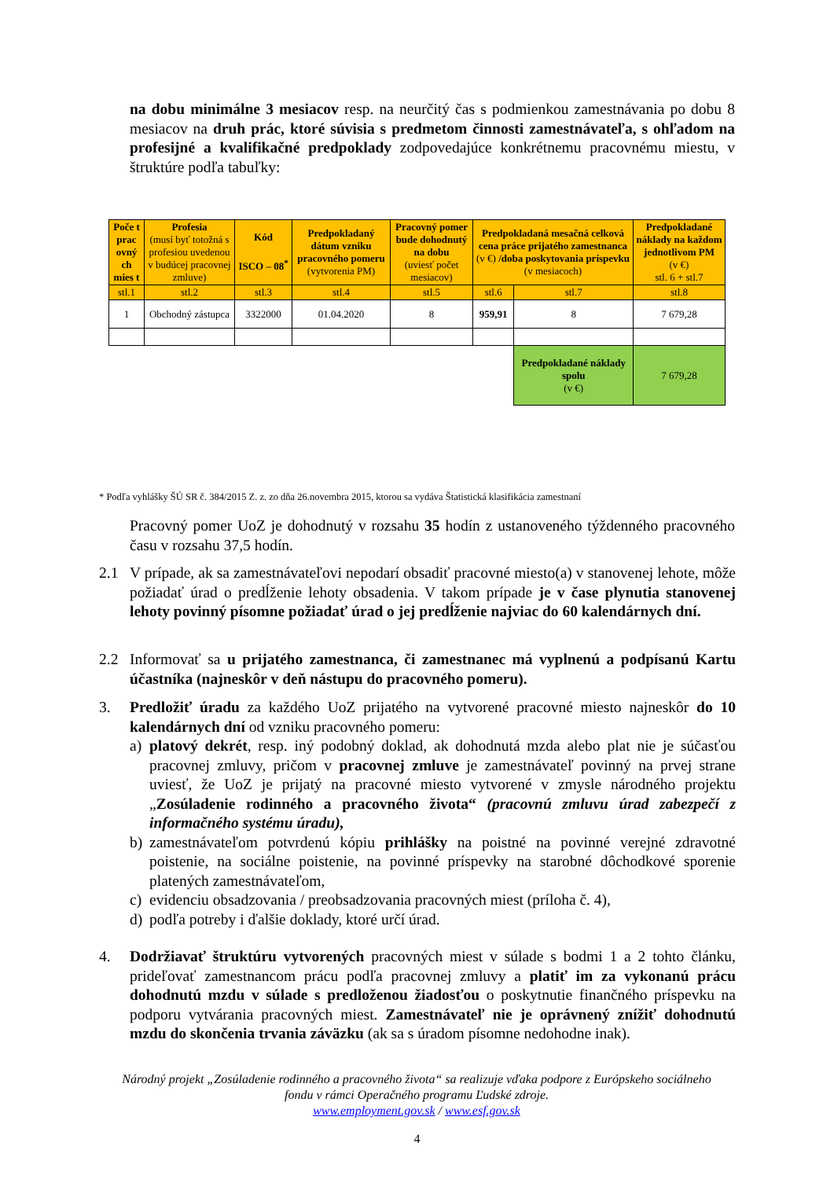na dobu minimálne 3 mesiacov resp. na neurčitý čas s podmienkou zamestnávania po dobu 8 mesiacov na druh prác, ktoré súvisia s predmetom činnosti zamestnávateľa, s ohľadom na profesijné a kvalifikačné predpoklady zodpovedajúce konkrétnemu pracovnému miestu, v štruktúre podľa tabuľky:
| Poče t prac ovný ch mies t | Profesia (musí byť totožná s profesiou uvedenou v budúcej pracovnej zmluve) | Kód ISCO – 08<sup>*</sup> | Predpokladaný dátum vzniku pracovného pomeru (vytvorenia PM) | Pracovný pomer bude dohodnutý na dobu (uviesť počet mesiacov) | Predpokladaná mesačná celková cena práce prijatého zamestnanca (v €) /doba poskytovania príspevku (v mesiacoch) | | Predpokladané náklady na každom jednotlivom PM (v €) stl. 6 + stl.7 |
| --- | --- | --- | --- | --- | --- | --- | --- |
| stl.1 | stl.2 | stl.3 | stl.4 | stl.5 | stl.6 | stl.7 | stl.8 |
| 1 | Obchodný zástupca | 3322000 | 01.04.2020 | 8 | 959,91 | 8 | 7 679,28 |
| | | | | | | Predpokladané náklady spolu (v €) | 7 679,28 |
* Podľa vyhlášky ŠÚ SR č. 384/2015 Z. z. zo dňa 26.novembra 2015, ktorou sa vydáva Štatistická klasifikácia zamestnaní
Pracovný pomer UoZ je dohodnutý v rozsahu 35 hodín z ustanoveného týždenného pracovného času v rozsahu 37,5 hodín.
2.1 V prípade, ak sa zamestnávateľovi nepodarí obsadiť pracovné miesto(a) v stanovenej lehote, môže požiadať úrad o predĺženie lehoty obsadenia. V takom prípade je v čase plynutia stanovenej lehoty povinný písomne požiadať úrad o jej predĺženie najviac do 60 kalendárnych dní.
2.2 Informovať sa u prijatého zamestnanca, či zamestnanec má vyplnenú a podpísanú Kartu účastníka (najneskôr v deň nástupu do pracovného pomeru).
3. Predložiť úradu za každého UoZ prijatého na vytvorené pracovné miesto najneskôr do 10 kalendárnych dní od vzniku pracovného pomeru:
a) platový dekrét, resp. iný podobný doklad, ak dohodnutá mzda alebo plat nie je súčasťou pracovnej zmluvy, pričom v pracovnej zmluve je zamestnávateľ povinný na prvej strane uviesť, že UoZ je prijatý na pracovné miesto vytvorené v zmysle národného projektu „Zosúladenie rodinného a pracovného života“ (pracovnú zmluvu úrad zabezpečí z informačného systému úradu),
b) zamestnávateľom potvrdenú kópiu prihlášky na poistné na povinné verejné zdravotné poistenie, na sociálne poistenie, na povinné príspevky na starobné dôchodkové sporenie platených zamestnávateľom,
c) evidenciu obsadzovania / preobsadzovania pracovných miest (príloha č. 4),
d) podľa potreby i ďalšie doklady, ktoré určí úrad.
4. Dodržiavať štruktúru vytvorených pracovných miest v súlade s bodmi 1 a 2 tohto článku, prideľovať zamestnancom prácu podľa pracovnej zmluvy a platiť im za vykonanú prácu dohodnutú mzdu v súlade s predloženou žiadosťou o poskytnutie finančného príspevku na podporu vytvárania pracovných miest. Zamestnávateľ nie je oprávnený znížiť dohodnutú mzdu do skončenia trvania záväzku (ak sa s úradom písomne nedohodne inak).
Národný projekt „Zosúladenie rodinného a pracovného života“ sa realizuje vďaka podpore z Európskeho sociálneho fondu v rámci Operačného programu Ľudské zdroje.
www.employment.gov.sk / www.esf.gov.sk
4